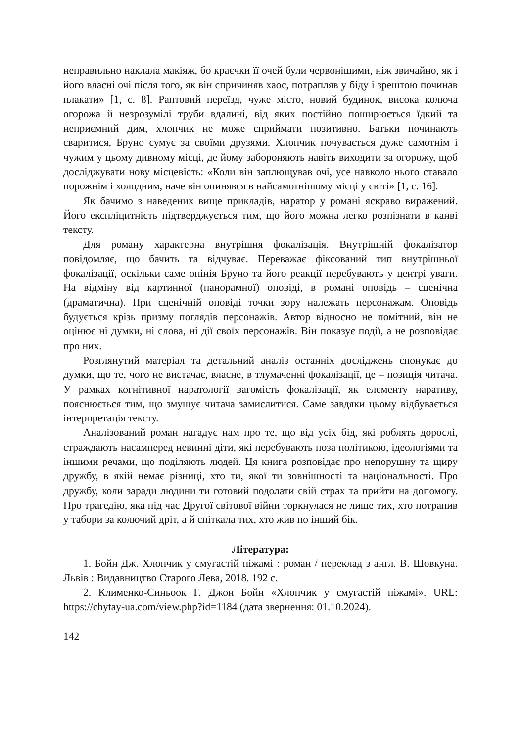неправильно наклала макіяж, бо краєчки її очей були червонішими, ніж звичайно, як і його власні очі після того, як він спричиняв хаос, потрапляв у біду і зрештою починав плакати» [1, с. 8]. Раптовий переїзд, чуже місто, новий будинок, висока колюча огорожа й незрозумілі труби вдалині, від яких постійно поширюється їдкий та неприємний дим, хлопчик не може сприймати позитивно. Батьки починають сваритися, Бруно сумує за своїми друзями. Хлопчик почувається дуже самотнім і чужим у цьому дивному місці, де йому забороняють навіть виходити за огорожу, щоб досліджувати нову місцевість: «Коли він заплющував очі, усе навколо нього ставало порожнім і холодним, наче він опинявся в найсамотнішому місці у світі» [1, с. 16].
Як бачимо з наведених вище прикладів, наратор у романі яскраво виражений. Його експліцитність підтверджується тим, що його можна легко розпізнати в канві тексту.
Для роману характерна внутрішня фокалізація. Внутрішній фокалізатор повідомляє, що бачить та відчуває. Переважає фіксований тип внутрішньої фокалізації, оскільки саме опінія Бруно та його реакції перебувають у центрі уваги. На відміну від картинної (панорамної) оповіді, в романі оповідь – сценічна (драматична). При сценічній оповіді точки зору належать персонажам. Оповідь будується крізь призму поглядів персонажів. Автор відносно не помітний, він не оцінює ні думки, ні слова, ні дії своїх персонажів. Він показує події, а не розповідає про них.
Розглянутий матеріал та детальний аналіз останніх досліджень спонукає до думки, що те, чого не вистачає, власне, в тлумаченні фокалізації, це – позиція читача. У рамках когнітивної наратології вагомість фокалізації, як елементу наративу, пояснюється тим, що змушує читача замислитися. Саме завдяки цьому відбувається інтерпретація тексту.
Аналізований роман нагадує нам про те, що від усіх бід, які роблять дорослі, страждають насамперед невинні діти, які перебувають поза політикою, ідеологіями та іншими речами, що поділяють людей. Ця книга розповідає про непорушну та щиру дружбу, в якій немає різниці, хто ти, якої ти зовнішності та національності. Про дружбу, коли заради людини ти готовий подолати свій страх та прийти на допомогу. Про трагедію, яка під час Другої світової війни торкнулася не лише тих, хто потрапив у табори за колючий дріт, а й спіткала тих, хто жив по інший бік.
Література:
1. Бойн Дж. Хлопчик у смугастій піжамі : роман / переклад з англ. В. Шовкуна. Львів : Видавництво Старого Лева, 2018. 192 с.
2. Клименко-Синьоок Г. Джон Бойн «Хлопчик у смугастій піжамі». URL: https://chytay-ua.com/view.php?id=1184 (дата звернення: 01.10.2024).
142